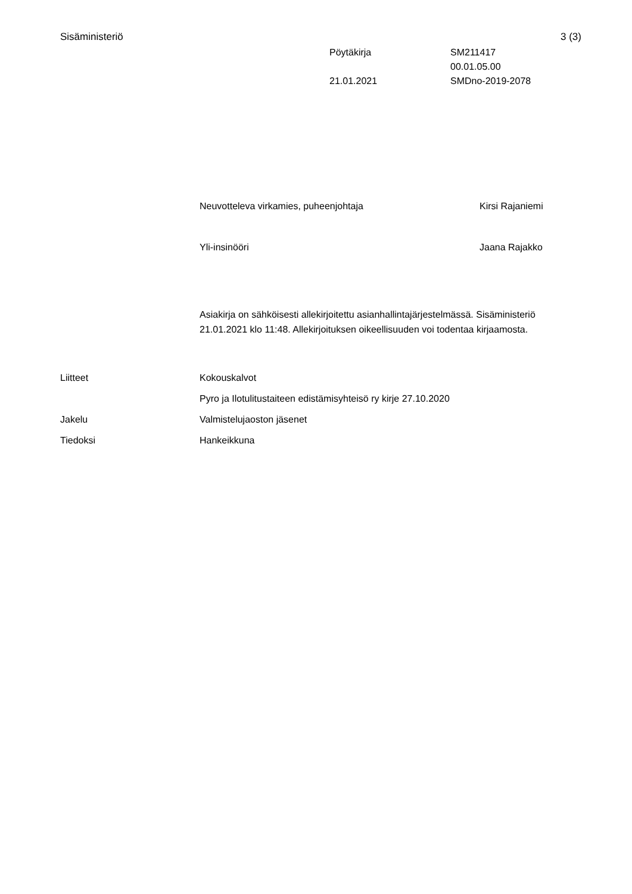Sisäministeriö 3 (3)
Pöytäkirja SM211417
00.01.05.00
21.01.2021 SMDno-2019-2078
Neuvotteleva virkamies, puheenjohtaja
Kirsi Rajaniemi
Yli-insinööri Jaana Rajakko
Asiakirja on sähköisesti allekirjoitettu asianhallintajärjestelmässä. Sisäministeriö 21.01.2021 klo 11:48. Allekirjoituksen oikeellisuuden voi todentaa kirjaamosta.
Liitteet Kokouskalvot
Pyro ja Ilotulitustaiteen edistämisyhteisö ry kirje 27.10.2020
Jakelu Valmistelujaoston jäsenet
Tiedoksi Hankeikkuna